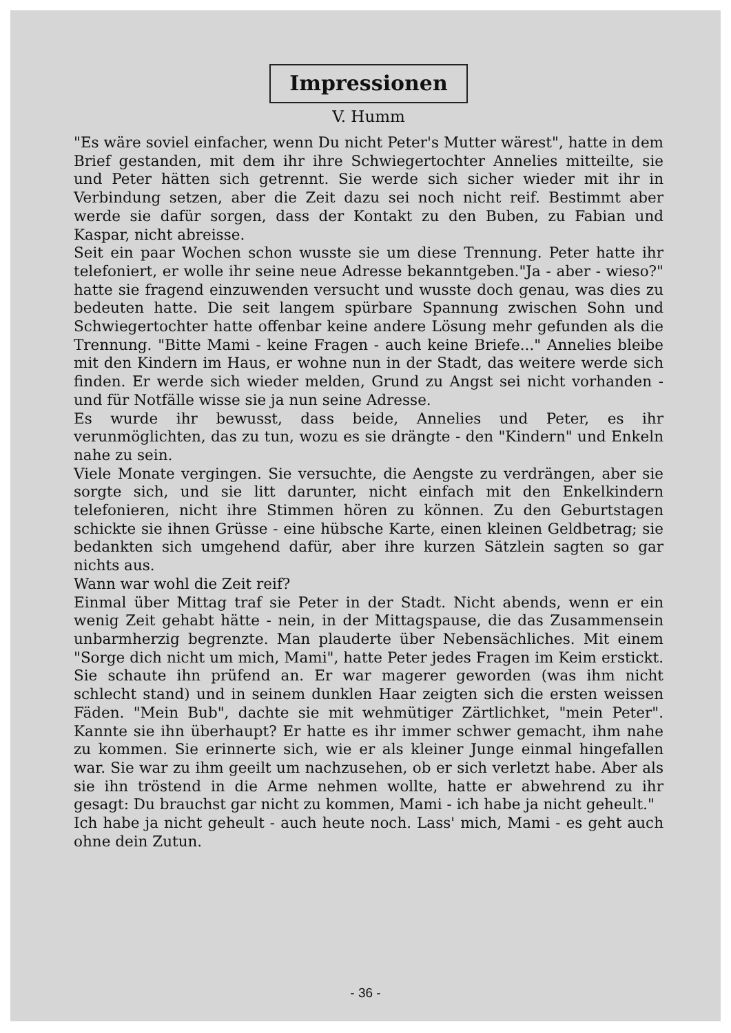Impressionen
V. Humm
"Es wäre soviel einfacher, wenn Du nicht Peter's Mutter wärest", hatte in dem Brief gestanden, mit dem ihr ihre Schwiegertochter Annelies mitteilte, sie und Peter hätten sich getrennt. Sie werde sich sicher wieder mit ihr in Verbindung setzen, aber die Zeit dazu sei noch nicht reif. Bestimmt aber werde sie dafür sorgen, dass der Kontakt zu den Buben, zu Fabian und Kaspar, nicht abreisse.
Seit ein paar Wochen schon wusste sie um diese Trennung. Peter hatte ihr telefoniert, er wolle ihr seine neue Adresse bekanntgeben."Ja - aber - wieso?" hatte sie fragend einzuwenden versucht und wusste doch genau, was dies zu bedeuten hatte. Die seit langem spürbare Spannung zwischen Sohn und Schwiegertochter hatte offenbar keine andere Lösung mehr gefunden als die Trennung. "Bitte Mami - keine Fragen - auch keine Briefe..." Annelies bleibe mit den Kindern im Haus, er wohne nun in der Stadt, das weitere werde sich finden. Er werde sich wieder melden, Grund zu Angst sei nicht vorhanden - und für Notfälle wisse sie ja nun seine Adresse.
Es wurde ihr bewusst, dass beide, Annelies und Peter, es ihr verunmöglichten, das zu tun, wozu es sie drängte - den "Kindern" und Enkeln nahe zu sein.
Viele Monate vergingen. Sie versuchte, die Aengste zu verdrängen, aber sie sorgte sich, und sie litt darunter, nicht einfach mit den Enkelkindern telefonieren, nicht ihre Stimmen hören zu können. Zu den Geburtstagen schickte sie ihnen Grüsse - eine hübsche Karte, einen kleinen Geldbetrag; sie bedankten sich umgehend dafür, aber ihre kurzen Sätzlein sagten so gar nichts aus.
Wann war wohl die Zeit reif?
Einmal über Mittag traf sie Peter in der Stadt. Nicht abends, wenn er ein wenig Zeit gehabt hätte - nein, in der Mittagspause, die das Zusammensein unbarmherzig begrenzte. Man plauderte über Nebensächliches. Mit einem "Sorge dich nicht um mich, Mami", hatte Peter jedes Fragen im Keim erstickt. Sie schaute ihn prüfend an. Er war magerer geworden (was ihm nicht schlecht stand) und in seinem dunklen Haar zeigten sich die ersten weissen Fäden. "Mein Bub", dachte sie mit wehmütiger Zärtlichket, "mein Peter". Kannte sie ihn überhaupt? Er hatte es ihr immer schwer gemacht, ihm nahe zu kommen. Sie erinnerte sich, wie er als kleiner Junge einmal hingefallen war. Sie war zu ihm geeilt um nachzusehen, ob er sich verletzt habe. Aber als sie ihn tröstend in die Arme nehmen wollte, hatte er abwehrend zu ihr gesagt: Du brauchst gar nicht zu kommen, Mami - ich habe ja nicht geheult."
Ich habe ja nicht geheult - auch heute noch. Lass' mich, Mami - es geht auch ohne dein Zutun.
- 36 -